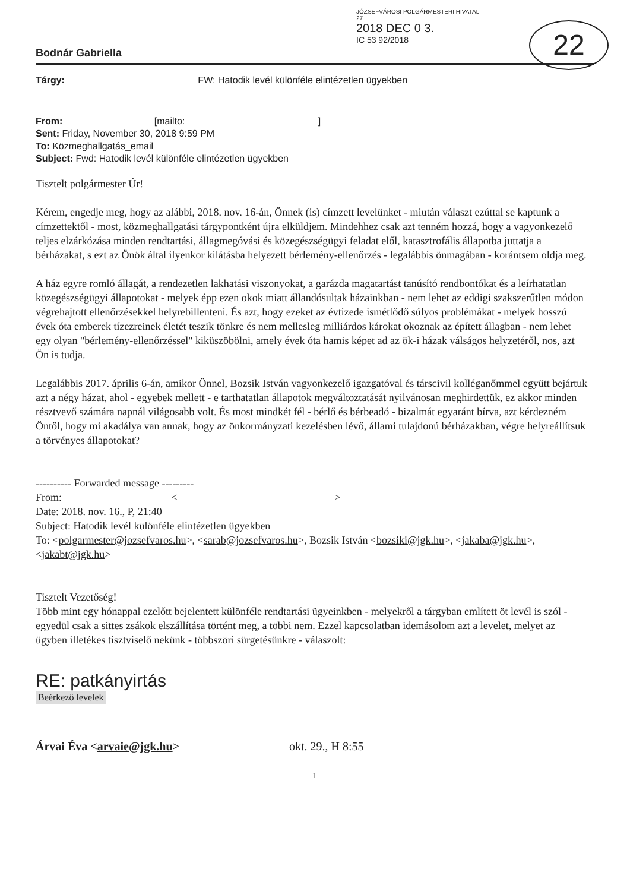JÓZSEFVÁROSI POLGÁRMESTERI HIVATAL
27
2018 DEC 0 3.
IC 53 92/2018
22
Bodnár Gabriella
Tárgy: FW: Hatodik levél különféle elintézetlen ügyekben
From: [mailto: ]
Sent: Friday, November 30, 2018 9:59 PM
To: Közmeghallgatás_email
Subject: Fwd: Hatodik levél különféle elintézetlen ügyekben
Tisztelt polgármester Úr!
Kérem, engedje meg, hogy az alábbi, 2018. nov. 16-án, Önnek (is) címzett levelünket - miután választ ezúttal se kaptunk a címzettektől - most, közmeghallgatási tárgypontként újra elküldjem. Mindehhez csak azt tenném hozzá, hogy a vagyonkezelő teljes elzárkózása minden rendtartási, állagmegóvási és közegészségügyi feladat elől, katasztrofális állapotba juttatja a bérházakat, s ezt az Önök által ilyenkor kilátásba helyezett bérlemény-ellenőrzés - legalábbis önmagában - korántsem oldja meg.
A ház egyre romló állagát, a rendezetlen lakhatási viszonyokat, a garázda magatartást tanúsító rendbontókat és a leírhatatlan közegészségügyi állapotokat - melyek épp ezen okok miatt állandósultak házainkban - nem lehet az eddigi szakszerűtlen módon végrehajtott ellenőrzésekkel helyrebillenteni. És azt, hogy ezeket az évtizede ismétlődő súlyos problémákat - melyek hosszú évek óta emberek tízezreinek életét teszik tönkre és nem mellesleg milliárdos károkat okoznak az épített állagban - nem lehet egy olyan "bérlemény-ellenőrzéssel" kiküszöbölni, amely évek óta hamis képet ad az ök-i házak válságos helyzetéről, nos, azt Ön is tudja.
Legalábbis 2017. április 6-án, amikor Önnel, Bozsik István vagyonkezelő igazgatóval és társcivil kolléganőmmel együtt bejártuk azt a négy házat, ahol - egyebek mellett - e tarthatatlan állapotok megváltoztatását nyilvánosan meghirdettük, ez akkor minden résztvevő számára napnál világosabb volt. És most mindkét fél - bérlő és bérbeadó - bizalmát egyaránt bírva, azt kérdezném Öntől, hogy mi akadálya van annak, hogy az önkormányzati kezelésben lévő, állami tulajdonú bérházakban, végre helyreállítsuk a törvényes állapotokat?
---------- Forwarded message ---------
From: < >
Date: 2018. nov. 16., P, 21:40
Subject: Hatodik levél különféle elintézetlen ügyekben
To: <polgarmester@jozsefvaros.hu>, <sarab@jozsefvaros.hu>, Bozsik István <bozsiki@jgk.hu>, <jakaba@jgk.hu>, <jakabt@jgk.hu>
Tisztelt Vezetőség!
Több mint egy hónappal ezelőtt bejelentett különféle rendtartási ügyeinkben - melyekről a tárgyban említett öt levél is szól - egyedül csak a sittes zsákok elszállítása történt meg, a többi nem. Ezzel kapcsolatban idemásolom azt a levelet, melyet az ügyben illetékes tisztviselő nekünk - többszöri sürgetésünkre - válaszolt:
RE: patkányirtás
Beérkező levelek
Árvai Éva <arvaie@jgk.hu> okt. 29., H 8:55
1